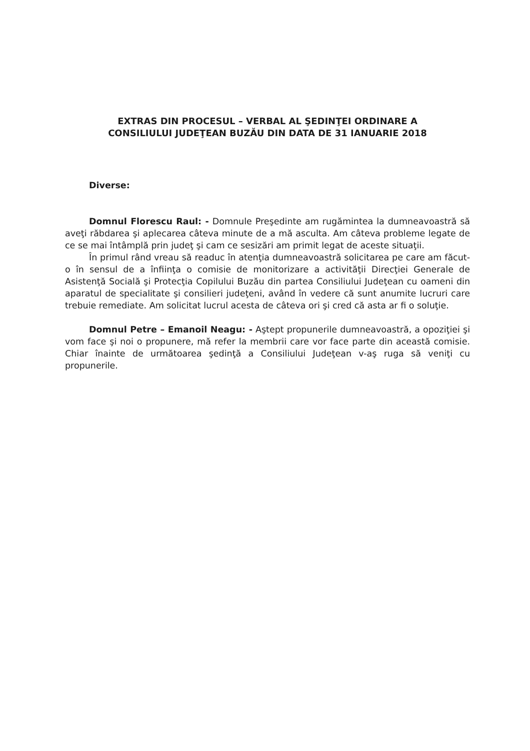EXTRAS DIN PROCESUL – VERBAL AL ŞEDINŢEI ORDINARE A
CONSILIULUI JUDEŢEAN BUZĂU DIN DATA DE 31 IANUARIE 2018
Diverse:
Domnul Florescu Raul: - Domnule Preşedinte am rugămintea la dumneavoastră să aveţi răbdarea şi aplecarea câteva minute de a mă asculta. Am câteva probleme legate de ce se mai întâmplă prin judeţ şi cam ce sesizări am primit legat de aceste situaţii.
În primul rând vreau să readuc în atenţia dumneavoastră solicitarea pe care am făcut-o în sensul de a înfiinţa o comisie de monitorizare a activităţii Direcţiei Generale de Asistenţă Socială şi Protecţia Copilului Buzău din partea Consiliului Judeţean cu oameni din aparatul de specialitate şi consilieri judeţeni, având în vedere că sunt anumite lucruri care trebuie remediate. Am solicitat lucrul acesta de câteva ori şi cred că asta ar fi o soluţie.
Domnul Petre – Emanoil Neagu: - Aştept propunerile dumneavoastră, a opoziţiei şi vom face şi noi o propunere, mă refer la membrii care vor face parte din această comisie. Chiar înainte de următoarea şedinţă a Consiliului Judeţean v-aş ruga să veniţi cu propunerile.